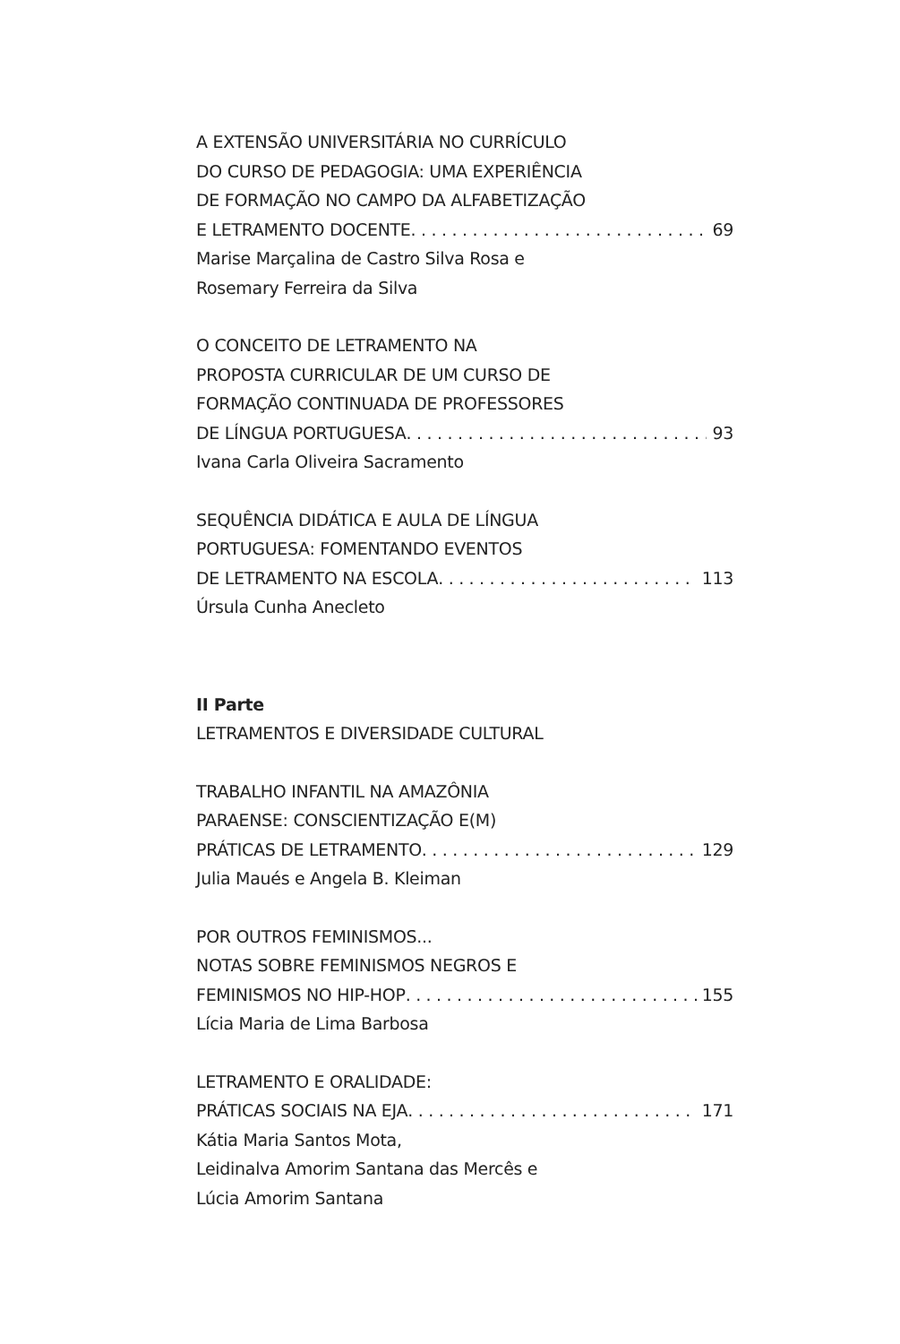A EXTENSÃO UNIVERSITÁRIA NO CURRÍCULO
DO CURSO DE PEDAGOGIA: UMA EXPERIÊNCIA
DE FORMAÇÃO NO CAMPO DA ALFABETIZAÇÃO
E LETRAMENTO DOCENTE 69
Marise Marçalina de Castro Silva Rosa e
Rosemary Ferreira da Silva
O CONCEITO DE LETRAMENTO NA
PROPOSTA CURRICULAR DE UM CURSO DE
FORMAÇÃO CONTINUADA DE PROFESSORES
DE LÍNGUA PORTUGUESA 93
Ivana Carla Oliveira Sacramento
SEQUÊNCIA DIDÁTICA E AULA DE LÍNGUA
PORTUGUESA: FOMENTANDO EVENTOS
DE LETRAMENTO NA ESCOLA 113
Úrsula Cunha Anecleto
II Parte
LETRAMENTOS E DIVERSIDADE CULTURAL
TRABALHO INFANTIL NA AMAZÔNIA
PARAENSE: CONSCIENTIZAÇÃO E(M)
PRÁTICAS DE LETRAMENTO 129
Julia Maués e Angela B. Kleiman
POR OUTROS FEMINISMOS...
NOTAS SOBRE FEMINISMOS NEGROS E
FEMINISMOS NO HIP-HOP 155
Lícia Maria de Lima Barbosa
LETRAMENTO E ORALIDADE:
PRÁTICAS SOCIAIS NA EJA 171
Kátia Maria Santos Mota,
Leidinalva Amorim Santana das Mercês e
Lúcia Amorim Santana